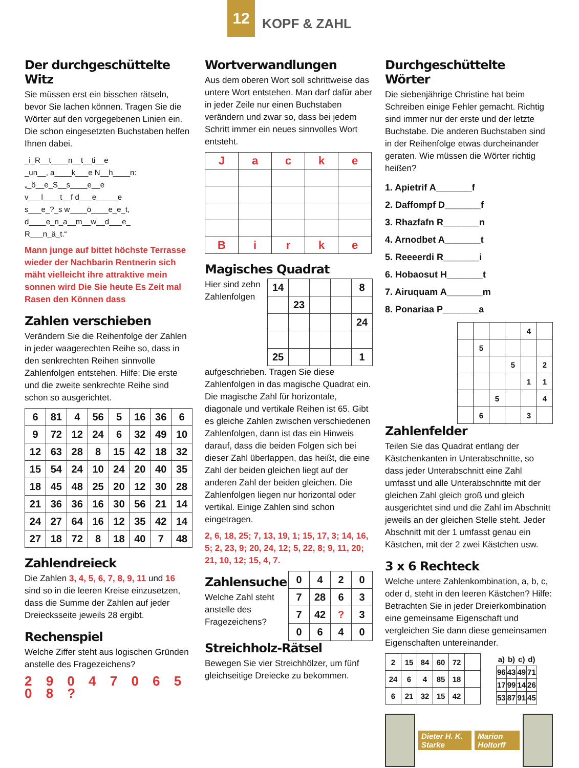12
KOPF & ZAHL
Der durchgeschüttelte Witz
Sie müssen erst ein bisschen rätseln, bevor Sie lachen können. Tragen Sie die Wörter auf den vorgegebenen Linien ein. Die schon eingesetzten Buchstaben helfen Ihnen dabei.
_i_R__t____n__t__ti__e
_un__, a____k___e N__h____n:
„_ö__e_S__s____e__e
v___l____t__f d___e_____e
s___e_?_s w____ö____e_e_t,
d____e_n_a__m__w__d___e_
R___n_ä_t.“
Mann junge auf bittet höchste Terrasse wieder der Nachbarin Rentnerin sich mäht vielleicht ihre attraktive mein sonnen wird Die Sie heute Es Zeit mal Rasen den Können dass
Zahlen verschieben
Verändern Sie die Reihenfolge der Zahlen in jeder waagerechten Reihe so, dass in den senkrechten Reihen sinnvolle Zahlenfolgen entstehen. Hilfe: Die erste und die zweite senkrechte Reihe sind schon so ausgerichtet.
| 6 | 81 | 4 | 56 | 5 | 16 | 36 | 6 |
| 9 | 72 | 12 | 24 | 6 | 32 | 49 | 10 |
| 12 | 63 | 28 | 8 | 15 | 42 | 18 | 32 |
| 15 | 54 | 24 | 10 | 24 | 20 | 40 | 35 |
| 18 | 45 | 48 | 25 | 20 | 12 | 30 | 28 |
| 21 | 36 | 36 | 16 | 30 | 56 | 21 | 14 |
| 24 | 27 | 64 | 16 | 12 | 35 | 42 | 14 |
| 27 | 18 | 72 | 8 | 18 | 40 | 7 | 48 |
Zahlendreieck
Die Zahlen 3, 4, 5, 6, 7, 8, 9, 11 und 16 sind so in die leeren Kreise einzusetzen, dass die Summe der Zahlen auf jeder Dreiecksseite jeweils 28 ergibt.
Rechenspiel
Welche Ziffer steht aus logischen Gründen anstelle des Fragezeichens?
2 9 0 4 7 0 6 5 0 8 ?
Wortverwandlungen
Aus dem oberen Wort soll schrittweise das untere Wort entstehen. Man darf dafür aber in jeder Zeile nur einen Buchstaben verändern und zwar so, dass bei jedem Schritt immer ein neues sinnvolles Wort entsteht.
| J | a | c | k | e |
| B | i | r | k | e |
Magisches Quadrat
| 14 | | | | 8 |
| | 23 | | | |
| | | | | 24 |
| 25 | | | | 1 |
Hier sind zehn Zahlenfolgen aufgeschrieben. Tragen Sie diese Zahlenfolgen in das magische Quadrat ein. Die magische Zahl für horizontale, diagonale und vertikale Reihen ist 65. Gibt es gleiche Zahlen zwischen verschiedenen Zahlenfolgen, dann ist das ein Hinweis darauf, dass die beiden Folgen sich bei dieser Zahl überlappen, das heißt, die eine Zahl der beiden gleichen liegt auf der anderen Zahl der beiden gleichen. Die Zahlenfolgen liegen nur horizontal oder vertikal. Einige Zahlen sind schon eingetragen.
2, 6, 18, 25; 7, 13, 19, 1; 15, 17, 3; 14, 16, 5; 2, 23, 9; 20, 24, 12; 5, 22, 8; 9, 11, 20; 21, 10, 12; 15, 4, 7.
| 0 | 4 | 2 | 0 |
| 7 | 28 | 6 | 3 |
| 7 | 42 | ? | 3 |
| 0 | 6 | 4 | 0 |
Zahlensuche
Welche Zahl steht anstelle des Fragezeichens?
Streichholz-Rätsel
Bewegen Sie vier Streichhölzer, um fünf gleichseitige Dreiecke zu bekommen.
Durchgeschüttelte Wörter
Die siebenjährige Christine hat beim Schreiben einige Fehler gemacht. Richtig sind immer nur der erste und der letzte Buchstabe. Die anderen Buchstaben sind in der Reihenfolge etwas durcheinander geraten. Wie müssen die Wörter richtig heißen?
1. Apietrif A_______f
2. Daffompf D_______f
3. Rhazfafn R_______n
4. Arnodbet A_______t
5. Reeeerdi R_______i
6. Hobaosut H_______t
7. Airuquam A_______m
8. Ponariaa P_______a
| | | | | 4 | |
| | 5 | | | | |
| | | | 5 | | 2 |
| | | | | 1 | 1 |
| | | 5 | | | 4 |
| | 6 | | | 3 | |
Zahlenfelder
Teilen Sie das Quadrat entlang der Kästchenkanten in Unterabschnitte, so dass jeder Unterabschnitt eine Zahl umfasst und alle Unterabschnitte mit der gleichen Zahl gleich groß und gleich ausgerichtet sind und die Zahl im Abschnitt jeweils an der gleichen Stelle steht. Jeder Abschnitt mit der 1 umfasst genau ein Kästchen, mit der 2 zwei Kästchen usw.
3 x 6 Rechteck
Welche untere Zahlenkombination, a, b, c, oder d, steht in den leeren Kästchen? Hilfe: Betrachten Sie in jeder Dreierkombination eine gemeinsame Eigenschaft und vergleichen Sie dann diese gemeinsamen Eigenschaften untereinander.
| 2 | 15 | 84 | 60 | 72 | |
| 24 | 6 | 4 | 85 | 18 | |
| 6 | 21 | 32 | 15 | 42 | |
| a) | b) | c) | d) |
| --- | --- | --- | --- |
| 96 | 43 | 49 | 71 |
| 17 | 99 | 14 | 26 |
| 53 | 87 | 91 | 45 |
Dieter H. K. Starke Marion Holtorff